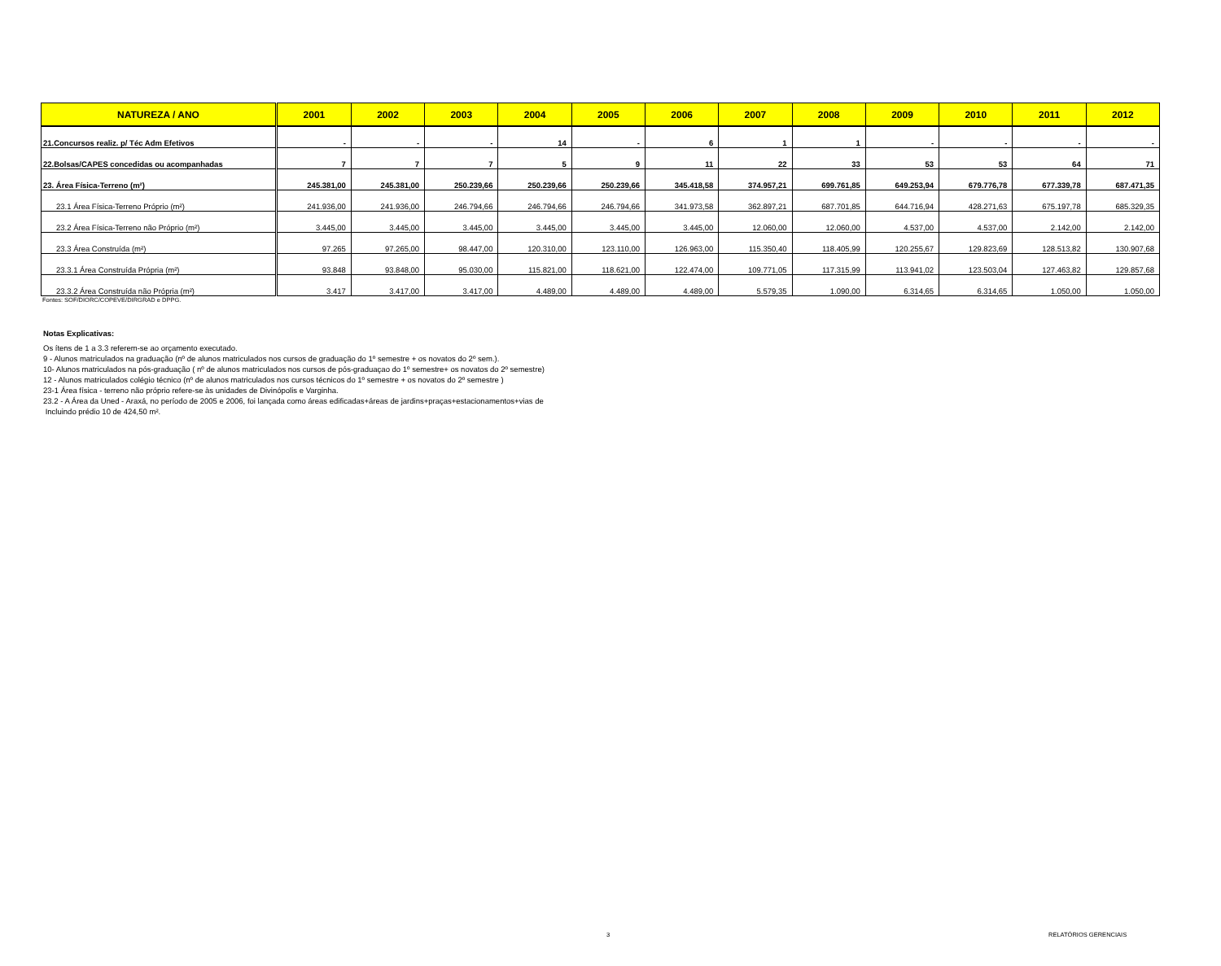| NATUREZA / ANO | 2001 | 2002 | 2003 | 2004 | 2005 | 2006 | 2007 | 2008 | 2009 | 2010 | 2011 | 2012 |
| --- | --- | --- | --- | --- | --- | --- | --- | --- | --- | --- | --- | --- |
| 21.Concursos realiz. p/ Téc Adm Efetivos | - | - | - | 14 | - | 6 | 1 | 1 | - | - | - | - |
| 22.Bolsas/CAPES concedidas ou acompanhadas | 7 | 7 | 7 | 5 | 9 | 11 | 22 | 33 | 53 | 53 | 64 | 71 |
| 23. Área Física-Terreno (m²) | 245.381,00 | 245.381,00 | 250.239,66 | 250.239,66 | 250.239,66 | 345.418,58 | 374.957,21 | 699.761,85 | 649.253,94 | 679.776,78 | 677.339,78 | 687.471,35 |
| 23.1 Área Física-Terreno Próprio (m²) | 241.936,00 | 241.936,00 | 246.794,66 | 246.794,66 | 246.794,66 | 341.973,58 | 362.897,21 | 687.701,85 | 644.716,94 | 428.271,63 | 675.197,78 | 685.329,35 |
| 23.2 Área Física-Terreno não Próprio (m²) | 3.445,00 | 3.445,00 | 3.445,00 | 3.445,00 | 3.445,00 | 3.445,00 | 12.060,00 | 12.060,00 | 4.537,00 | 4.537,00 | 2.142,00 | 2.142,00 |
| 23.3 Área Construída (m²) | 97.265 | 97.265,00 | 98.447,00 | 120.310,00 | 123.110,00 | 126.963,00 | 115.350,40 | 118.405,99 | 120.255,67 | 129.823,69 | 128.513,82 | 130.907,68 |
| 23.3.1 Área Construída Própria (m²) | 93.848 | 93.848,00 | 95.030,00 | 115.821,00 | 118.621,00 | 122.474,00 | 109.771,05 | 117.315,99 | 113.941,02 | 123.503,04 | 127.463,82 | 129.857,68 |
| 23.3.2 Área Construída não Própria (m²) | 3.417 | 3.417,00 | 3.417,00 | 4.489,00 | 4.489,00 | 4.489,00 | 5.579,35 | 1.090,00 | 6.314,65 | 6.314,65 | 1.050,00 | 1.050,00 |
Fontes: SOF/DIORC/COPEVE/DIRGRAD e DPPG.
Notas Explicativas:
Os ítens de 1 a 3.3 referem-se ao orçamento executado.
9 - Alunos matriculados na graduação (nº de alunos matriculados nos cursos de graduação do 1º semestre + os novatos do 2º sem.).
10- Alunos matriculados na pós-graduação ( nº de alunos matriculados nos cursos de pós-graduaçao do 1º semestre+ os novatos do 2º semestre)
12 - Alunos matriculados colégio técnico (nº de alunos matriculados nos cursos técnicos do 1º semestre + os novatos do 2º semestre )
23-1 Área física - terreno não próprio refere-se às unidades de Divinópolis e Varginha.
23.2 - A Área da Uned - Araxá, no período de 2005 e 2006, foi lançada como áreas edificadas+áreas de jardins+praças+estacionamentos+vias de
Incluindo prédio 10 de 424,50 m².
3 RELATÓRIOS GERENCIAIS